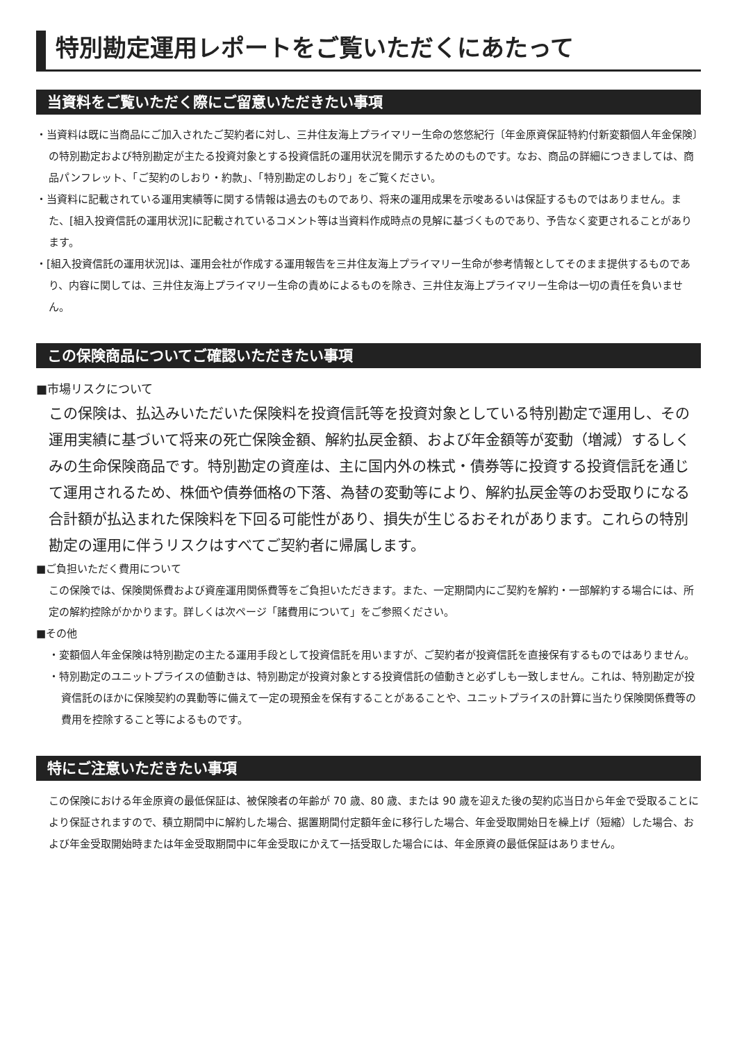特別勘定運用レポートをご覧いただくにあたって
当資料をご覧いただく際にご留意いただきたい事項
・当資料は既に当商品にご加入されたご契約者に対し、三井住友海上プライマリー生命の悠悠紀行〔年金原資保証特約付新変額個人年金保険〕の特別勘定および特別勘定が主たる投資対象とする投資信託の運用状況を開示するためのものです。なお、商品の詳細につきましては、商品パンフレット、「ご契約のしおり・約款」、「特別勘定のしおり」をご覧ください。
・当資料に記載されている運用実績等に関する情報は過去のものであり、将来の運用成果を示唆あるいは保証するものではありません。また、[組入投資信託の運用状況]に記載されているコメント等は当資料作成時点の見解に基づくものであり、予告なく変更されることがあります。
・[組入投資信託の運用状況]は、運用会社が作成する運用報告を三井住友海上プライマリー生命が参考情報としてそのまま提供するものであり、内容に関しては、三井住友海上プライマリー生命の責めによるものを除き、三井住友海上プライマリー生命は一切の責任を負いません。
この保険商品についてご確認いただきたい事項
■市場リスクについて
この保険は、払込みいただいた保険料を投資信託等を投資対象としている特別勘定で運用し、その運用実績に基づいて将来の死亡保険金額、解約払戻金額、および年金額等が変動（増減）するしくみの生命保険商品です。特別勘定の資産は、主に国内外の株式・債券等に投資する投資信託を通じて運用されるため、株価や債券価格の下落、為替の変動等により、解約払戻金等のお受取りになる合計額が払込まれた保険料を下回る可能性があり、損失が生じるおそれがあります。これらの特別勘定の運用に伴うリスクはすべてご契約者に帰属します。
■ご負担いただく費用について
この保険では、保険関係費および資産運用関係費等をご負担いただきます。また、一定期間内にご契約を解約・一部解約する場合には、所定の解約控除がかかります。詳しくは次ページ「諸費用について」をご参照ください。
■その他
・変額個人年金保険は特別勘定の主たる運用手段として投資信託を用いますが、ご契約者が投資信託を直接保有するものではありません。
・特別勘定のユニットプライスの値動きは、特別勘定が投資対象とする投資信託の値動きと必ずしも一致しません。これは、特別勘定が投資信託のほかに保険契約の異動等に備えて一定の現預金を保有することがあることや、ユニットプライスの計算に当たり保険関係費等の費用を控除すること等によるものです。
特にご注意いただきたい事項
この保険における年金原資の最低保証は、被保険者の年齢が 70 歳、80 歳、または 90 歳を迎えた後の契約応当日から年金で受取ることにより保証されますので、積立期間中に解約した場合、据置期間付定額年金に移行した場合、年金受取開始日を繰上げ（短縮）した場合、および年金受取開始時または年金受取期間中に年金受取にかえて一括受取した場合には、年金原資の最低保証はありません。